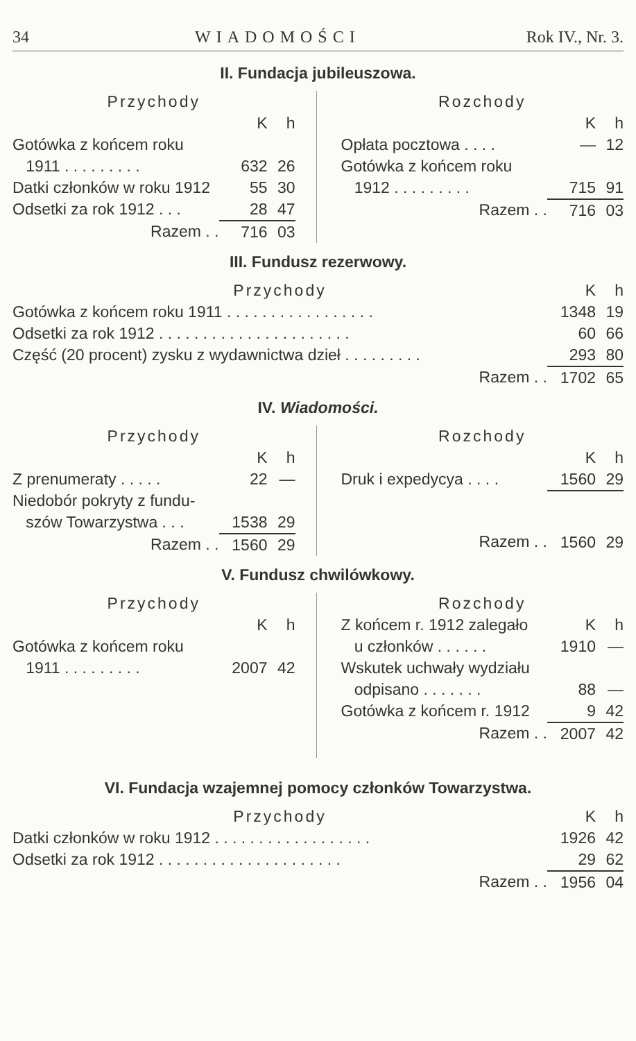34 WIADOMOŚCI Rok IV., Nr. 3.
II. Fundacja jubileuszowa.
| Przychody | | |
| | K | h |
| Gotówka z końcem roku | | |
| 1911 . . . . . . . . . | 632 | 26 |
| Datki członków w roku 1912 | 55 | 30 |
| Odsetki za rok 1912 . . . | 28 | 47 |
| Razem . . | 716 | 03 |
| Rozchody | | |
| | K | h |
| Opłata pocztowa . . . . | — | 12 |
| Gotówka z końcem roku | | |
| 1912 . . . . . . . . . | 715 | 91 |
| Razem . . | 716 | 03 |
III. Fundusz rezerwowy.
| Przychody | K | h |
| Gotówka z końcem roku 1911 . . . . . . . . . . . . . . . . . | 1348 | 19 |
| Odsetki za rok 1912 . . . . . . . . . . . . . . . . . . . . . . | 60 | 66 |
| Część (20 procent) zysku z wydawnictwa dzieł . . . . . . . . . | 293 | 80 |
| Razem . . | 1702 | 65 |
IV. Wiadomości.
| Przychody | | |
| | K | h |
| Z prenumeraty . . . . . | 22 | — |
| Niedobór pokryty z fundu- | | |
| szów Towarzystwa . . . | 1538 | 29 |
| Razem . . | 1560 | 29 |
| Rozchody | | |
| | K | h |
| Druk i expedycya . . . . | 1560 | 29 |
| Razem . . | 1560 | 29 |
V. Fundusz chwilówkowy.
| Przychody | | |
| | K | h |
| Gotówka z końcem roku | | |
| 1911 . . . . . . . . . | 2007 | 42 |
| Rozchody | | |
| Z końcem r. 1912 zalegało | K | h |
| u członków . . . . . . | 1910 | — |
| Wskutek uchwały wydziału | | |
| odpisano . . . . . . . | 88 | — |
| Gotówka z końcem r. 1912 | 9 | 42 |
| Razem . . | 2007 | 42 |
VI. Fundacja wzajemnej pomocy członków Towarzystwa.
| Przychody | K | h |
| Datki członków w roku 1912 . . . . . . . . . . . . . . . . . . | 1926 | 42 |
| Odsetki za rok 1912 . . . . . . . . . . . . . . . . . . . . . | 29 | 62 |
| Razem . . | 1956 | 04 |